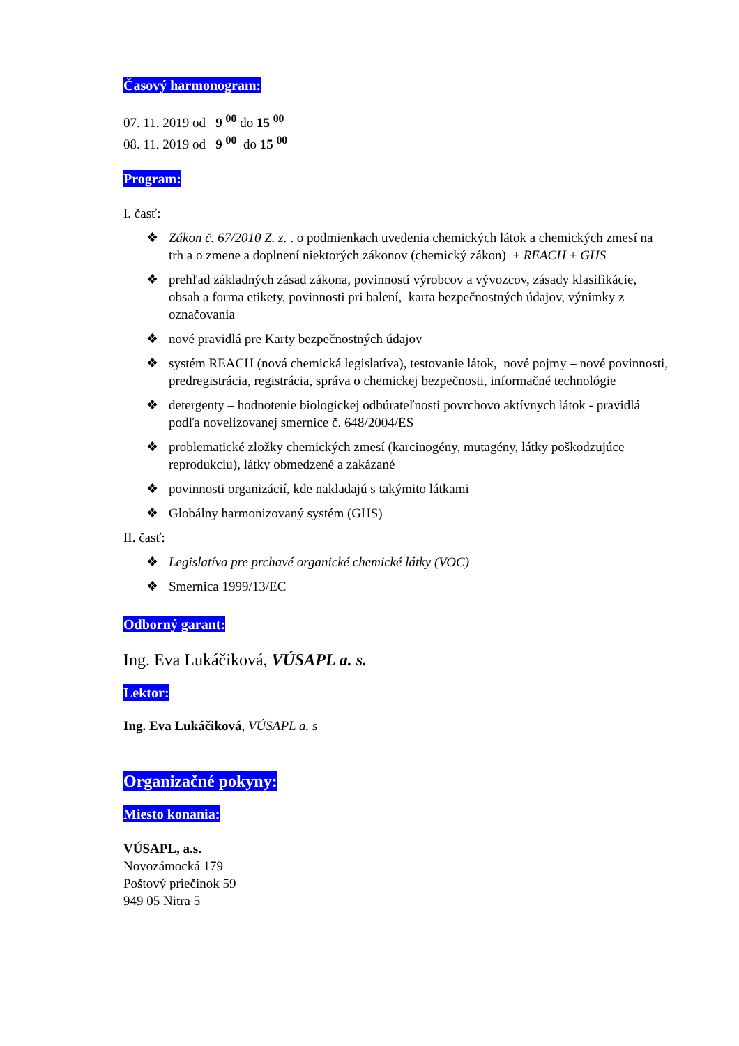Časový harmonogram:
07. 11. 2019 od 9 <sup>00</sup> do 15 <sup>00</sup>
08. 11. 2019 od 9 <sup>00</sup> do 15 <sup>00</sup>
Program:
I. časť:
❖ Zákon č. 67/2010 Z. z. . o podmienkach uvedenia chemických látok a chemických zmesí na trh a o zmene a doplnení niektorých zákonov (chemický zákon) + REACH + GHS
❖ prehľad základných zásad zákona, povinností výrobcov a vývozcov, zásady klasifikácie, obsah a forma etikety, povinnosti pri balení, karta bezpečnostných údajov, výnimky z označovania
❖ nové pravidlá pre Karty bezpečnostných údajov
❖ systém REACH (nová chemická legislatíva), testovanie látok, nové pojmy – nové povinnosti, predregistrácia, registrácia, správa o chemickej bezpečnosti, informačné technológie
❖ detergenty – hodnotenie biologickej odbúrateľnosti povrchovo aktívnych látok - pravidlá podľa novelizovanej smernice č. 648/2004/ES
❖ problematické zložky chemických zmesí (karcinogény, mutagény, látky poškodzujúce reprodukciu), látky obmedzené a zakázané
❖ povinnosti organizácií, kde nakladajú s takýmito látkami
❖ Globálny harmonizovaný systém (GHS)
II. časť:
❖ Legislatíva pre prchavé organické chemické látky (VOC)
❖ Smernica 1999/13/EC
Odborný garant:
Ing. Eva Lukáčiková, VÚSAPL a. s.
Lektor:
Ing. Eva Lukáčiková, VÚSAPL a. s
Organizačné pokyny:
Miesto konania:
VÚSAPL, a.s.
Novozámocká 179
Poštový priečinok 59
949 05 Nitra 5